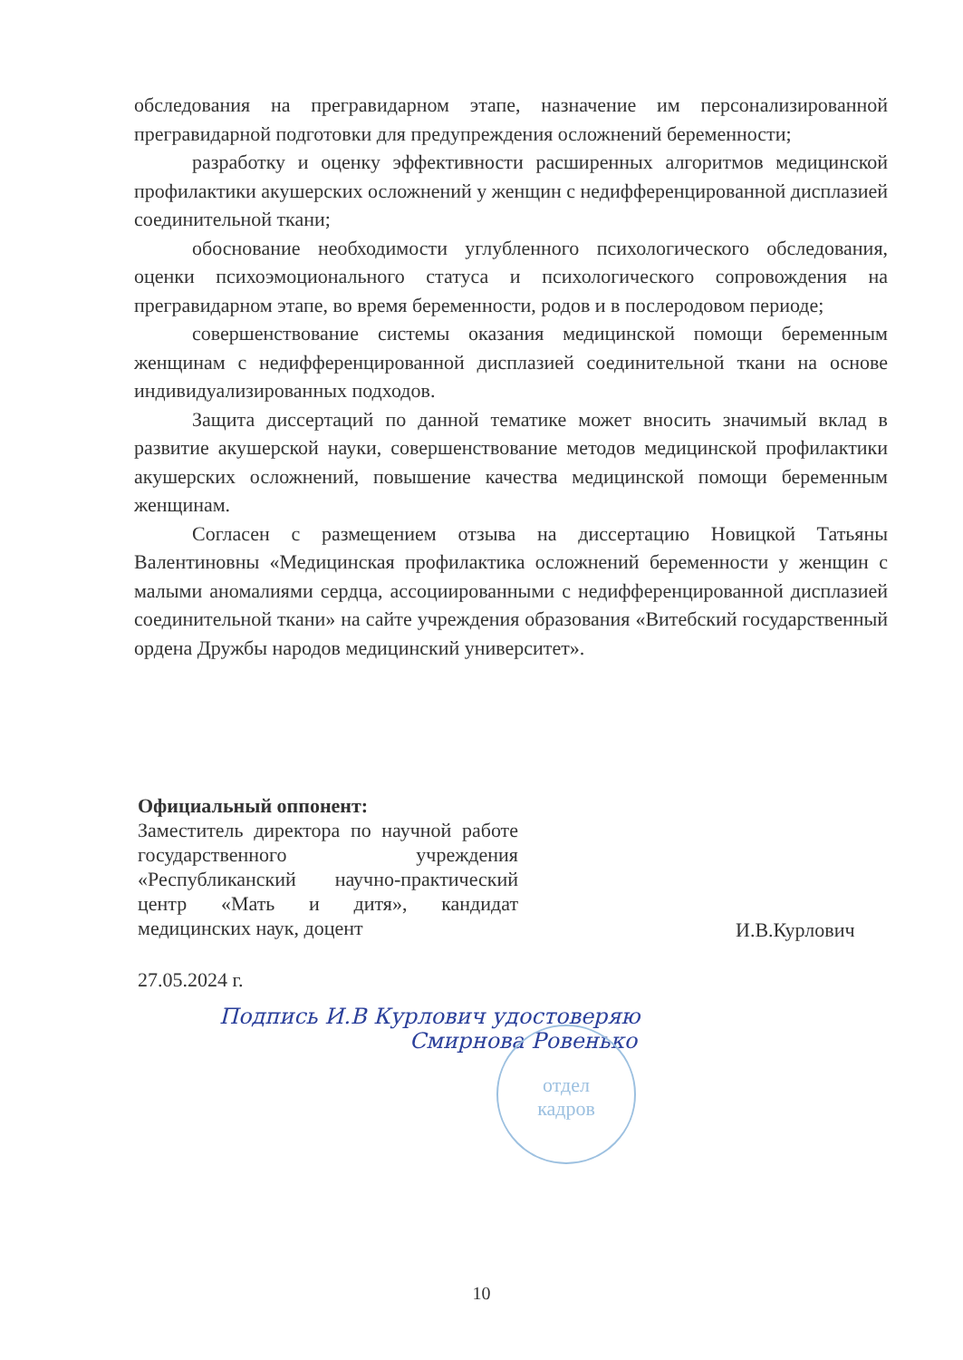обследования на прегравидарном этапе, назначение им персонализированной прегравидарной подготовки для предупреждения осложнений беременности;
разработку и оценку эффективности расширенных алгоритмов медицинской профилактики акушерских осложнений у женщин с недифференцированной дисплазией соединительной ткани;
обоснование необходимости углубленного психологического обследования, оценки психоэмоционального статуса и психологического сопровождения на прегравидарном этапе, во время беременности, родов и в послеродовом периоде;
совершенствование системы оказания медицинской помощи беременным женщинам с недифференцированной дисплазией соединительной ткани на основе индивидуализированных подходов.
Защита диссертаций по данной тематике может вносить значимый вклад в развитие акушерской науки, совершенствование методов медицинской профилактики акушерских осложнений, повышение качества медицинской помощи беременным женщинам.
Согласен с размещением отзыва на диссертацию Новицкой Татьяны Валентиновны «Медицинская профилактика осложнений беременности у женщин с малыми аномалиями сердца, ассоциированными с недифференцированной дисплазией соединительной ткани» на сайте учреждения образования «Витебский государственный ордена Дружбы народов медицинский университет».
Официальный оппонент:
Заместитель директора по научной работе государственного учреждения «Республиканский научно-практический центр «Мать и дитя», кандидат медицинских наук, доцент
И.В.Курлович
27.05.2024 г.
Подпись И.В Курлович удостоверяю
Смирнова Ровенько
отдел
кадров
10